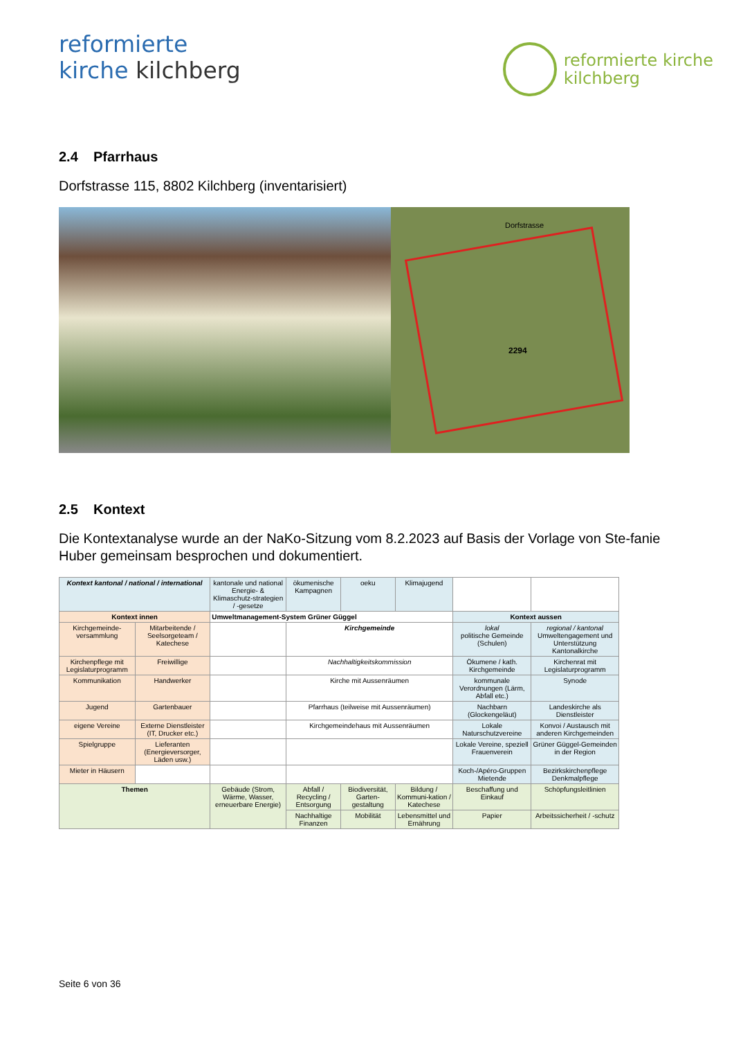reformierte
kirche kilchberg
reformierte kirche
kilchberg
2.4 Pfarrhaus
Dorfstrasse 115, 8802 Kilchberg (inventarisiert)
Dorfstrasse
2294
2.5 Kontext
Die Kontextanalyse wurde an der NaKo-Sitzung vom 8.2.2023 auf Basis der Vorlage von Ste-fanie Huber gemeinsam besprochen und dokumentiert.
| Kontext kantonal / national / international | | kantonale und national Energie- & Klimaschutz-strategien / -gesetze | ökumenische Kampagnen | oeku | Klimajugend | | |
| Kontext innen | | Umweltmanagement-System Grüner Güggel | | | | Kontext aussen | |
| Kirchgemeinde-versammlung | Mitarbeitende / Seelsorgeteam / Katechese | | Kirchgemeinde | | | lokal politische Gemeinde (Schulen) | regional / kantonal Umweltengagement und Unterstützung Kantonalkirche |
| Kirchenpflege mit Legislaturprogramm | Freiwillige | | Nachhaltigkeitskommission | | | Ökumene / kath. Kirchgemeinde | Kirchenrat mit Legislaturprogramm |
| Kommunikation | Handwerker | | Kirche mit Aussenräumen | | | kommunale Verordnungen (Lärm, Abfall etc.) | Synode |
| Jugend | Gartenbauer | | Pfarrhaus (teilweise mit Aussenräumen) | | | Nachbarn (Glockengeläut) | Landeskirche als Dienstleister |
| eigene Vereine | Externe Dienstleister (IT, Drucker etc.) | | Kirchgemeindehaus mit Aussenräumen | | | Lokale Naturschutzvereine | Konvoi / Austausch mit anderen Kirchgemeinden |
| Spielgruppe | Lieferanten (Energieversorger, Läden usw.) | | | | | Lokale Vereine, speziell Frauenverein | Grüner Güggel-Gemeinden in der Region |
| Mieter in Häusern | | | | | | Koch-/Apéro-Gruppen Mietende | Bezirkskirchenpflege Denkmalpflege |
| Themen | | Gebäude (Strom, Wärme, Wasser, erneuerbare Energie) | Abfall / Recycling / Entsorgung | Biodiversität, Garten-gestaltung | Bildung / Kommuni-kation / Katechese | Beschaffung und Einkauf | Schöpfungsleitlinien |
| | | | Nachhaltige Finanzen | Mobilität | Lebensmittel und Ernährung | Papier | Arbeitssicherheit / -schutz |
Seite 6 von 36